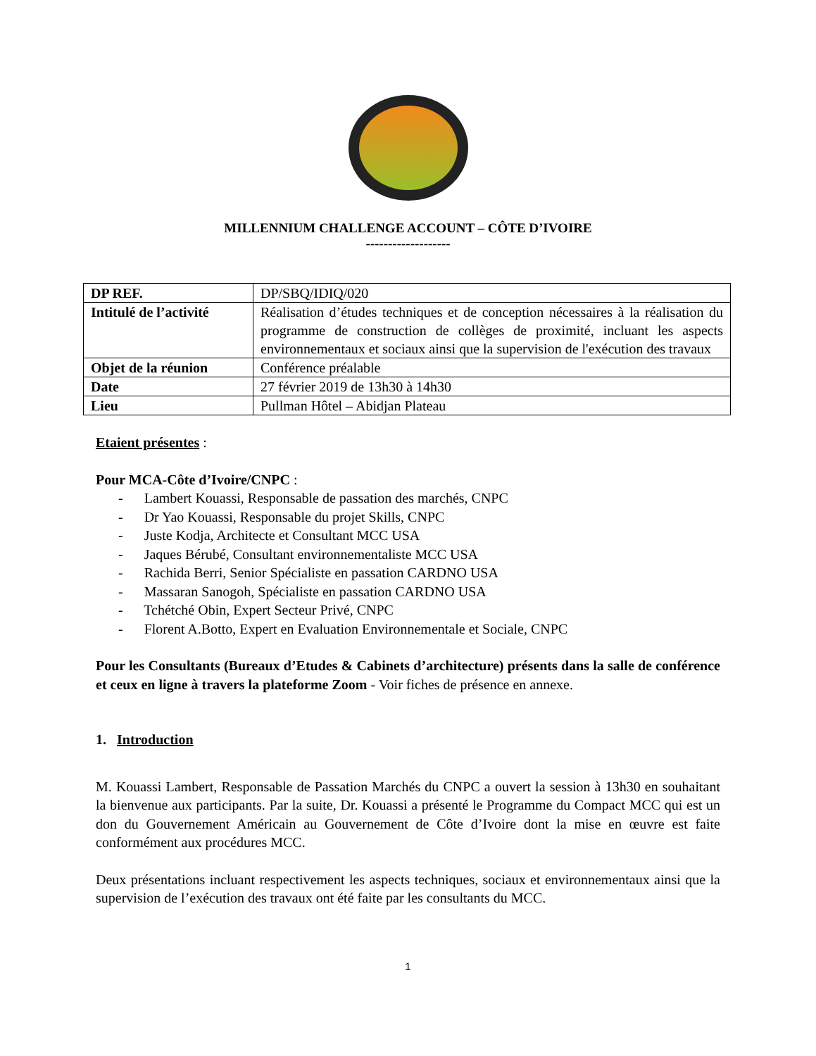MILLENNIUM CHALLENGE ACCOUNT – CÔTE D’IVOIRE
-------------------
| DP REF. | DP/SBQ/IDIQ/020 |
| Intitulé de l’activité | Réalisation d’études techniques et de conception nécessaires à la réalisation du programme de construction de collèges de proximité, incluant les aspects environnementaux et sociaux ainsi que la supervision de l'exécution des travaux |
| Objet de la réunion | Conférence préalable |
| Date | 27 février 2019 de 13h30 à 14h30 |
| Lieu | Pullman Hôtel – Abidjan Plateau |
Etaient présentes :
Pour MCA-Côte d’Ivoire/CNPC :
- Lambert Kouassi, Responsable de passation des marchés, CNPC
- Dr Yao Kouassi, Responsable du projet Skills, CNPC
- Juste Kodja, Architecte et Consultant MCC USA
- Jaques Bérubé, Consultant environnementaliste MCC USA
- Rachida Berri, Senior Spécialiste en passation CARDNO USA
- Massaran Sanogoh, Spécialiste en passation CARDNO USA
- Tchétché Obin, Expert Secteur Privé, CNPC
- Florent A.Botto, Expert en Evaluation Environnementale et Sociale, CNPC
Pour les Consultants (Bureaux d’Etudes & Cabinets d’architecture) présents dans la salle de conférence et ceux en ligne à travers la plateforme Zoom - Voir fiches de présence en annexe.
1. Introduction
M. Kouassi Lambert, Responsable de Passation Marchés du CNPC a ouvert la session à 13h30 en souhaitant la bienvenue aux participants. Par la suite, Dr. Kouassi a présenté le Programme du Compact MCC qui est un don du Gouvernement Américain au Gouvernement de Côte d’Ivoire dont la mise en œuvre est faite conformément aux procédures MCC.
Deux présentations incluant respectivement les aspects techniques, sociaux et environnementaux ainsi que la supervision de l’exécution des travaux ont été faite par les consultants du MCC.
1